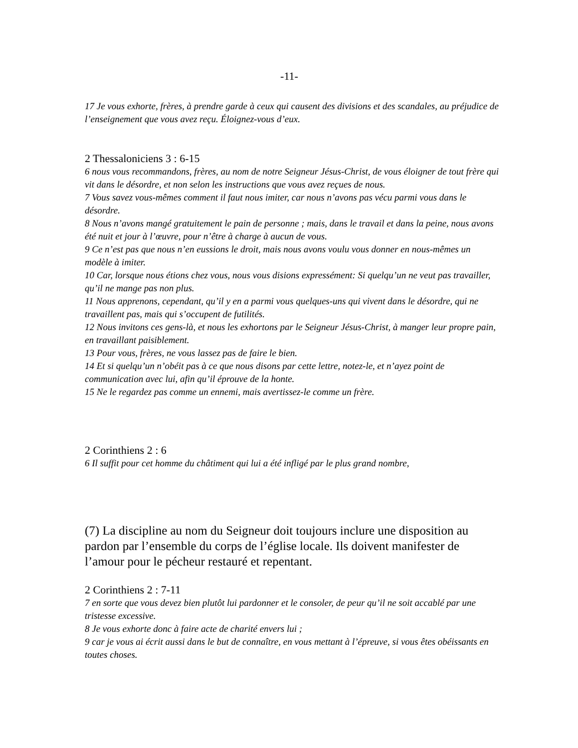-11-
17 Je vous exhorte, frères, à prendre garde à ceux qui causent des divisions et des scandales, au préjudice de l’enseignement que vous avez reçu. Éloignez-vous d’eux.
2 Thessaloniciens 3 : 6-15
6 nous vous recommandons, frères, au nom de notre Seigneur Jésus-Christ, de vous éloigner de tout frère qui vit dans le désordre, et non selon les instructions que vous avez reçues de nous.
7 Vous savez vous-mêmes comment il faut nous imiter, car nous n’avons pas vécu parmi vous dans le désordre.
8 Nous n’avons mangé gratuitement le pain de personne ; mais, dans le travail et dans la peine, nous avons été nuit et jour à l’œuvre, pour n’être à charge à aucun de vous.
9 Ce n’est pas que nous n’en eussions le droit, mais nous avons voulu vous donner en nous-mêmes un modèle à imiter.
10 Car, lorsque nous étions chez vous, nous vous disions expressément: Si quelqu’un ne veut pas travailler, qu’il ne mange pas non plus.
11 Nous apprenons, cependant, qu’il y en a parmi vous quelques-uns qui vivent dans le désordre, qui ne travaillent pas, mais qui s’occupent de futilités.
12 Nous invitons ces gens-là, et nous les exhortons par le Seigneur Jésus-Christ, à manger leur propre pain, en travaillant paisiblement.
13 Pour vous, frères, ne vous lassez pas de faire le bien.
14 Et si quelqu’un n’obéit pas à ce que nous disons par cette lettre, notez-le, et n’ayez point de communication avec lui, afin qu’il éprouve de la honte.
15 Ne le regardez pas comme un ennemi, mais avertissez-le comme un frère.
2 Corinthiens 2 : 6
6 Il suffit pour cet homme du châtiment qui lui a été infligé par le plus grand nombre,
(7) La discipline au nom du Seigneur doit toujours inclure une disposition au pardon par l’ensemble du corps de l’église locale. Ils doivent manifester de l’amour pour le pécheur restauré et repentant.
2 Corinthiens 2 : 7-11
7 en sorte que vous devez bien plutôt lui pardonner et le consoler, de peur qu’il ne soit accablé par une tristesse excessive.
8 Je vous exhorte donc à faire acte de charité envers lui ;
9 car je vous ai écrit aussi dans le but de connaître, en vous mettant à l’épreuve, si vous êtes obéissants en toutes choses.